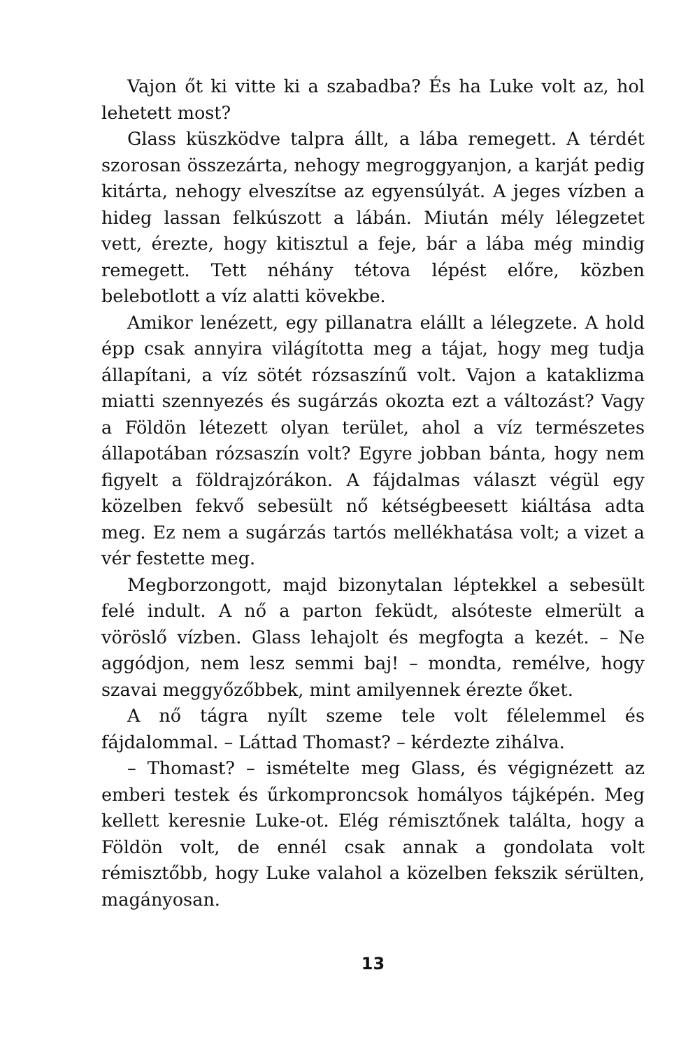Vajon őt ki vitte ki a szabadba? És ha Luke volt az, hol lehetett most?
Glass küszködve talpra állt, a lába remegett. A térdét szorosan összezárta, nehogy megroggyanjon, a karját pedig kitárta, nehogy elveszítse az egyensúlyát. A jeges vízben a hideg lassan felkúszott a lábán. Miután mély lélegzetet vett, érezte, hogy kitisztul a feje, bár a lába még mindig remegett. Tett néhány tétova lépést előre, közben belebotlott a víz alatti kövekbe.
Amikor lenézett, egy pillanatra elállt a lélegzete. A hold épp csak annyira világította meg a tájat, hogy meg tudja állapítani, a víz sötét rózsaszínű volt. Vajon a kataklizma miatti szennyezés és sugárzás okozta ezt a változást? Vagy a Földön létezett olyan terület, ahol a víz természetes állapotában rózsaszín volt? Egyre jobban bánta, hogy nem figyelt a földrajzórákon. A fájdalmas választ végül egy közelben fekvő sebesült nő kétségbeesett kiáltása adta meg. Ez nem a sugárzás tartós mellékhatása volt; a vizet a vér festette meg.
Megborzongott, majd bizonytalan léptekkel a sebesült felé indult. A nő a parton feküdt, alsóteste elmerült a vöröslő vízben. Glass lehajolt és megfogta a kezét. – Ne aggódjon, nem lesz semmi baj! – mondta, remélve, hogy szavai meggyőzőbbek, mint amilyennek érezte őket.
A nő tágra nyílt szeme tele volt félelemmel és fájdalommal. – Láttad Thomast? – kérdezte zihálva.
– Thomast? – ismételte meg Glass, és végignézett az emberi testek és űrkomproncsok homályos tájképén. Meg kellett keresnie Luke-ot. Elég rémisztőnek találta, hogy a Földön volt, de ennél csak annak a gondolata volt rémisztőbb, hogy Luke valahol a közelben fekszik sérülten, magányosan.
13